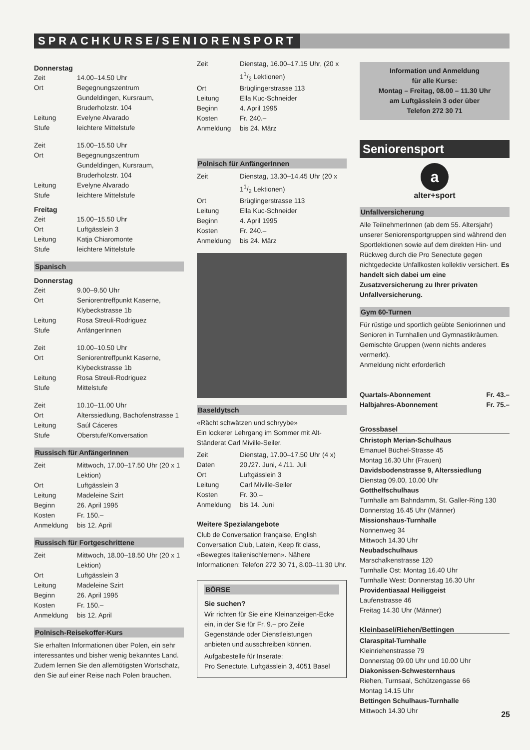SPRACHKURSE/SENIORENSPORT
Donnerstag
| Zeit | 14.00–14.50 Uhr |
| Ort | Begegnungszentrum Gundeldingen, Kursraum, Bruderholzstr. 104 |
| Leitung | Evelyne Alvarado |
| Stufe | leichtere Mittelstufe |
| Zeit | 15.00–15.50 Uhr |
| Ort | Begegnungszentrum Gundeldingen, Kursraum, Bruderholzstr. 104 |
| Leitung | Evelyne Alvarado |
| Stufe | leichtere Mittelstufe |
Freitag
| Zeit | 15.00–15.50 Uhr |
| Ort | Luftgässlein 3 |
| Leitung | Katja Chiaromonte |
| Stufe | leichtere Mittelstufe |
Spanisch
Donnerstag
| Zeit | 9.00–9.50 Uhr |
| Ort | Seniorentreffpunkt Kaserne, Klybeckstrasse 1b |
| Leitung | Rosa Streuli-Rodriguez |
| Stufe | AnfängerInnen |
| Zeit | 10.00–10.50 Uhr |
| Ort | Seniorentreffpunkt Kaserne, Klybeckstrasse 1b |
| Leitung | Rosa Streuli-Rodriguez |
| Stufe | Mittelstufe |
| Zeit | 10.10–11.00 Uhr |
| Ort | Alterssiedlung, Bachofenstrasse 1 |
| Leitung | Saúl Cáceres |
| Stufe | Oberstufe/Konversation |
Russisch für AnfängerInnen
| Zeit | Mittwoch, 17.00–17.50 Uhr (20 x 1 Lektion) |
| Ort | Luftgässlein 3 |
| Leitung | Madeleine Szirt |
| Beginn | 26. April 1995 |
| Kosten | Fr. 150.– |
| Anmeldung | bis 12. April |
Russisch für Fortgeschrittene
| Zeit | Mittwoch, 18.00–18.50 Uhr (20 x 1 Lektion) |
| Ort | Luftgässlein 3 |
| Leitung | Madeleine Szirt |
| Beginn | 26. April 1995 |
| Kosten | Fr. 150.– |
| Anmeldung | bis 12. April |
Polnisch-Reisekoffer-Kurs
Sie erhalten Informationen über Polen, ein sehr interessantes und bisher wenig bekanntes Land. Zudem lernen Sie den allernötigsten Wortschatz, den Sie auf einer Reise nach Polen brauchen.
| Zeit | Dienstag, 16.00–17.15 Uhr, (20 x 11/2 Lektionen) |
| Ort | Brüglingerstrasse 113 |
| Leitung | Ella Kuc-Schneider |
| Beginn | 4. April 1995 |
| Kosten | Fr. 240.– |
| Anmeldung | bis 24. März |
Polnisch für AnfängerInnen
| Zeit | Dienstag, 13.30–14.45 Uhr (20 x 11/2 Lektionen) |
| Ort | Brüglingerstrasse 113 |
| Leitung | Ella Kuc-Schneider |
| Beginn | 4. April 1995 |
| Kosten | Fr. 240.– |
| Anmeldung | bis 24. März |
Baseldytsch
«Rächt schwätzen und schryybe»
Ein lockerer Lehrgang im Sommer mit Alt-Ständerat Carl Miville-Seiler.
| Zeit | Dienstag, 17.00–17.50 Uhr (4 x) |
| Daten | 20./27. Juni, 4./11. Juli |
| Ort | Luftgässlein 3 |
| Leitung | Carl Miville-Seiler |
| Kosten | Fr. 30.– |
| Anmeldung | bis 14. Juni |
Weitere Spezialangebote
Club de Conversation française, English Conversation Club, Latein, Keep fit class, «Beweg­tes Italienischlernen». Nähere Informationen: Telefon 272 30 71, 8.00–11.30 Uhr.
BÖRSE
Sie suchen?
Wir richten für Sie eine Kleinanzeigen-Ecke ein, in der Sie für Fr. 9.– pro Zeile Gegenstände oder Dienstleistungen anbieten und ausschreiben können.
Aufgabestelle für Inserate:
Pro Senectute, Luftgässlein 3, 4051 Basel
Information und Anmeldung
für alle Kurse:
Montag – Freitag, 08.00 – 11.30 Uhr
am Luftgässlein 3 oder über
Telefon 272 30 71
Seniorensport
a
alter+sport
Unfallversicherung
Alle TeilnehmerInnen (ab dem 55. Altersjahr) unserer Seniorensportgruppen sind während den Sportlektionen sowie auf dem direkten Hin- und Rückweg durch die Pro Senectute gegen nichtgedeckte Unfallkosten kollektiv versichert. Es handelt sich dabei um eine Zusatzversicherung zu Ihrer privaten Unfallversicherung.
Gym 60-Turnen
Für rüstige und sportlich geübte Seniorinnen und Senioren in Turnhallen und Gymnastikräumen. Gemischte Gruppen (wenn nichts anderes vermerkt).
Anmeldung nicht erforderlich
| Quartals-Abonnement | Fr. 43.– |
| Halbjahres-Abonnement | Fr. 75.– |
Grossbasel
Christoph Merian-Schulhaus
Emanuel Büchel-Strasse 45
Montag 16.30 Uhr (Frauen)
Davidsbodenstrasse 9, Alterssiedlung
Dienstag 09.00, 10.00 Uhr
Gotthelfschulhaus
Turnhalle am Bahndamm, St. Galler-Ring 130
Donnerstag 16.45 Uhr (Männer)
Missionshaus-Turnhalle
Nonnenweg 34
Mittwoch 14.30 Uhr
Neubadschulhaus
Marschalkenstrasse 120
Turnhalle Ost: Montag 16.40 Uhr
Turnhalle West: Donnerstag 16.30 Uhr
Providentiasaal Heiliggeist
Laufenstrasse 46
Freitag 14.30 Uhr (Männer)
Kleinbasel/Riehen/Bettingen
Claraspital-Turnhalle
Kleinriehenstrasse 79
Donnerstag 09.00 Uhr und 10.00 Uhr
Diakonissen-Schwesternhaus
Riehen, Turnsaal, Schützengasse 66
Montag 14.15 Uhr
Bettingen Schulhaus-Turnhalle
Mittwoch 14.30 Uhr
25